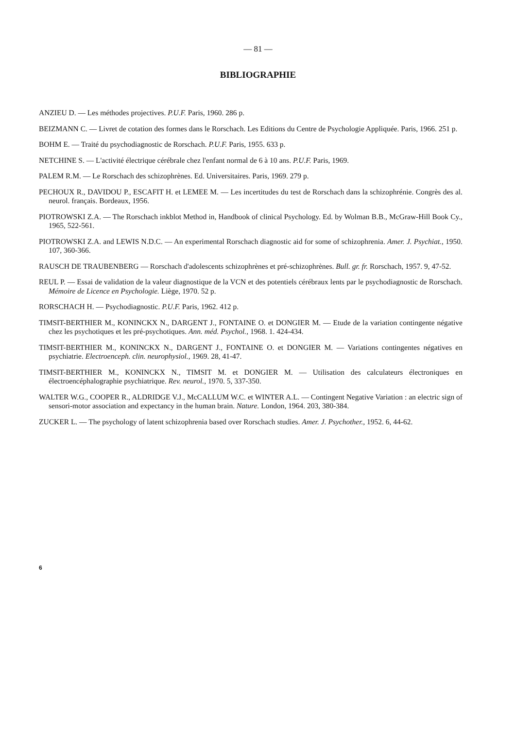— 81 —
BIBLIOGRAPHIE
ANZIEU D. — Les méthodes projectives. P.U.F. Paris, 1960. 286 p.
BEIZMANN C. — Livret de cotation des formes dans le Rorschach. Les Editions du Centre de Psychologie Appliquée. Paris, 1966. 251 p.
BOHM E. — Traité du psychodiagnostic de Rorschach. P.U.F. Paris, 1955. 633 p.
NETCHINE S. — L'activité électrique cérébrale chez l'enfant normal de 6 à 10 ans. P.U.F. Paris, 1969.
PALEM R.M. — Le Rorschach des schizophrènes. Ed. Universitaires. Paris, 1969. 279 p.
PECHOUX R., DAVIDOU P., ESCAFIT H. et LEMEE M. — Les incertitudes du test de Rorschach dans la schizophrénie. Congrès des al. neurol. français. Bordeaux, 1956.
PIOTROWSKI Z.A. — The Rorschach inkblot Method in, Handbook of clinical Psychology. Ed. by Wolman B.B., McGraw-Hill Book Cy., 1965, 522-561.
PIOTROWSKI Z.A. and LEWIS N.D.C. — An experimental Rorschach diagnostic aid for some of schizophrenia. Amer. J. Psychiat., 1950. 107, 360-366.
RAUSCH DE TRAUBENBERG — Rorschach d'adolescents schizophrènes et pré-schizophrènes. Bull. gr. fr. Rorschach, 1957. 9, 47-52.
REUL P. — Essai de validation de la valeur diagnostique de la VCN et des potentiels cérébraux lents par le psychodiagnostic de Rorschach. Mémoire de Licence en Psychologie. Liège, 1970. 52 p.
RORSCHACH H. — Psychodiagnostic. P.U.F. Paris, 1962. 412 p.
TIMSIT-BERTHIER M., KONINCKX N., DARGENT J., FONTAINE O. et DONGIER M. — Etude de la variation contingente négative chez les psychotiques et les pré-psychotiques. Ann. méd. Psychol., 1968. 1. 424-434.
TIMSIT-BERTHIER M., KONINCKX N., DARGENT J., FONTAINE O. et DONGIER M. — Variations contingentes négatives en psychiatrie. Electroenceph. clin. neurophysiol., 1969. 28, 41-47.
TIMSIT-BERTHIER M., KONINCKX N., TIMSIT M. et DONGIER M. — Utilisation des calculateurs électroniques en électroencéphalographie psychiatrique. Rev. neurol., 1970. 5, 337-350.
WALTER W.G., COOPER R., ALDRIDGE V.J., McCALLUM W.C. et WINTER A.L. — Contingent Negative Variation : an electric sign of sensori-motor association and expectancy in the human brain. Nature. London, 1964. 203, 380-384.
ZUCKER L. — The psychology of latent schizophrenia based over Rorschach studies. Amer. J. Psychother., 1952. 6, 44-62.
6